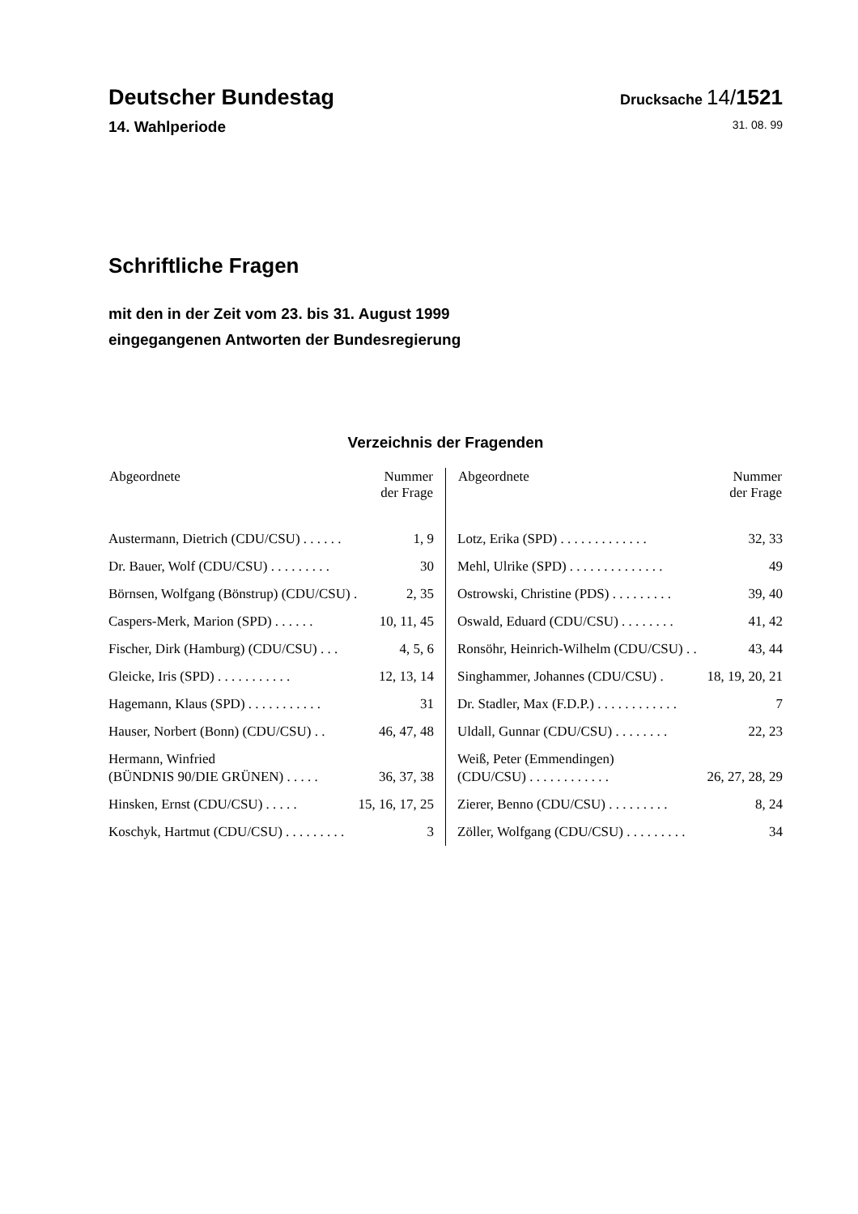Deutscher Bundestag
Drucksache 14/1521
14. Wahlperiode 31. 08. 99
Schriftliche Fragen
mit den in der Zeit vom 23. bis 31. August 1999
eingegangenen Antworten der Bundesregierung
Verzeichnis der Fragenden
| Abgeordnete | Nummer der Frage |
| --- | --- |
| Austermann, Dietrich (CDU/CSU) . . . . . . | 1, 9 |
| Dr. Bauer, Wolf (CDU/CSU) . . . . . . . . . | 30 |
| Börnsen, Wolfgang (Bönstrup) (CDU/CSU) . | 2, 35 |
| Caspers-Merk, Marion (SPD) . . . . . . | 10, 11, 45 |
| Fischer, Dirk (Hamburg) (CDU/CSU) . . . | 4, 5, 6 |
| Gleicke, Iris (SPD) . . . . . . . . . . . | 12, 13, 14 |
| Hagemann, Klaus (SPD) . . . . . . . . . . . | 31 |
| Hauser, Norbert (Bonn) (CDU/CSU) . . | 46, 47, 48 |
| Hermann, Winfried (BÜNDNIS 90/DIE GRÜNEN) . . . . . | 36, 37, 38 |
| Hinsken, Ernst (CDU/CSU) . . . . . | 15, 16, 17, 25 |
| Koschyk, Hartmut (CDU/CSU) . . . . . . . . . | 3 |
| Abgeordnete | Nummer der Frage |
| --- | --- |
| Lotz, Erika (SPD) . . . . . . . . . . . . . | 32, 33 |
| Mehl, Ulrike (SPD) . . . . . . . . . . . . . . | 49 |
| Ostrowski, Christine (PDS) . . . . . . . . . | 39, 40 |
| Oswald, Eduard (CDU/CSU) . . . . . . . . | 41, 42 |
| Ronsöhr, Heinrich-Wilhelm (CDU/CSU) . . | 43, 44 |
| Singhammer, Johannes (CDU/CSU) . | 18, 19, 20, 21 |
| Dr. Stadler, Max (F.D.P.) . . . . . . . . . . . . | 7 |
| Uldall, Gunnar (CDU/CSU) . . . . . . . . | 22, 23 |
| Weiß, Peter (Emmendingen) (CDU/CSU) . . . . . . . . . . . . | 26, 27, 28, 29 |
| Zierer, Benno (CDU/CSU) . . . . . . . . . | 8, 24 |
| Zöller, Wolfgang (CDU/CSU) . . . . . . . . . | 34 |